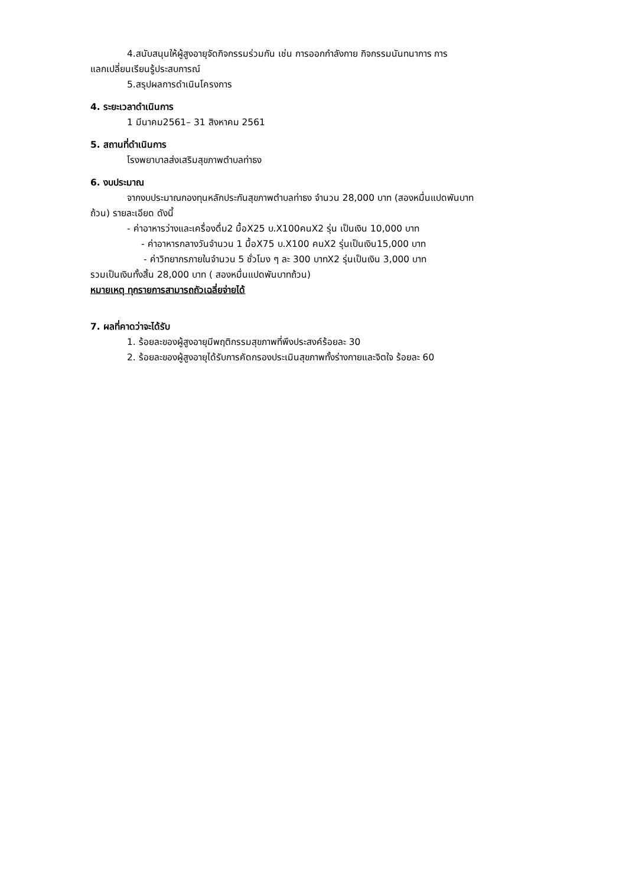4.สนับสนุนให้ผู้สูงอายุจัดกิจกรรมร่วมกัน เช่น การออกกำลังกาย กิจกรรมนันทนาการ การ
แลกเปลี่ยนเรียนรู้ประสบการณ์
5.สรุปผลการดำเนินโครงการ
4. ระยะเวลาดำเนินการ
1 มีนาคม2561– 31 สิงหาคม 2561
5. สถานที่ดำเนินการ
โรงพยาบาลส่งเสริมสุขภาพตำบลท่าธง
6. งบประมาณ
จากงบประมาณกองทุนหลักประกันสุขภาพตำบลท่าธง จำนวน 28,000 บาท (สองหมื่นแปดพันบาท
ถ้วน) รายละเอียด ดังนี้
- ค่าอาหารว่างและเครื่องดื่ม2 มื้อX25 บ.X100คนX2 รุ่น เป็นเงิน 10,000 บาท
- ค่าอาหารกลางวันจำนวน 1 มื้อX75 บ.X100 คนX2 รุ่นเป็นเงิน15,000 บาท
- ค่าวิทยากรภายในจำนวน 5 ชั่วโมง ๆ ละ 300 บาทX2 รุ่นเป็นเงิน 3,000 บาท
รวมเป็นเงินทั้งสิ้น 28,000 บาท ( สองหมื่นแปดพันบาทถ้วน)
หมายเหตุ ทุกรายการสามารถถัวเฉลี่ยจ่ายได้
7. ผลที่คาดว่าจะได้รับ
1. ร้อยละของผู้สูงอายุมีพฤติกรรมสุขภาพที่พึงประสงค์ร้อยละ 30
2. ร้อยละของผู้สูงอายุได้รับการคัดกรองประเมินสุขภาพทั้งร่างกายและจิตใจ ร้อยละ 60